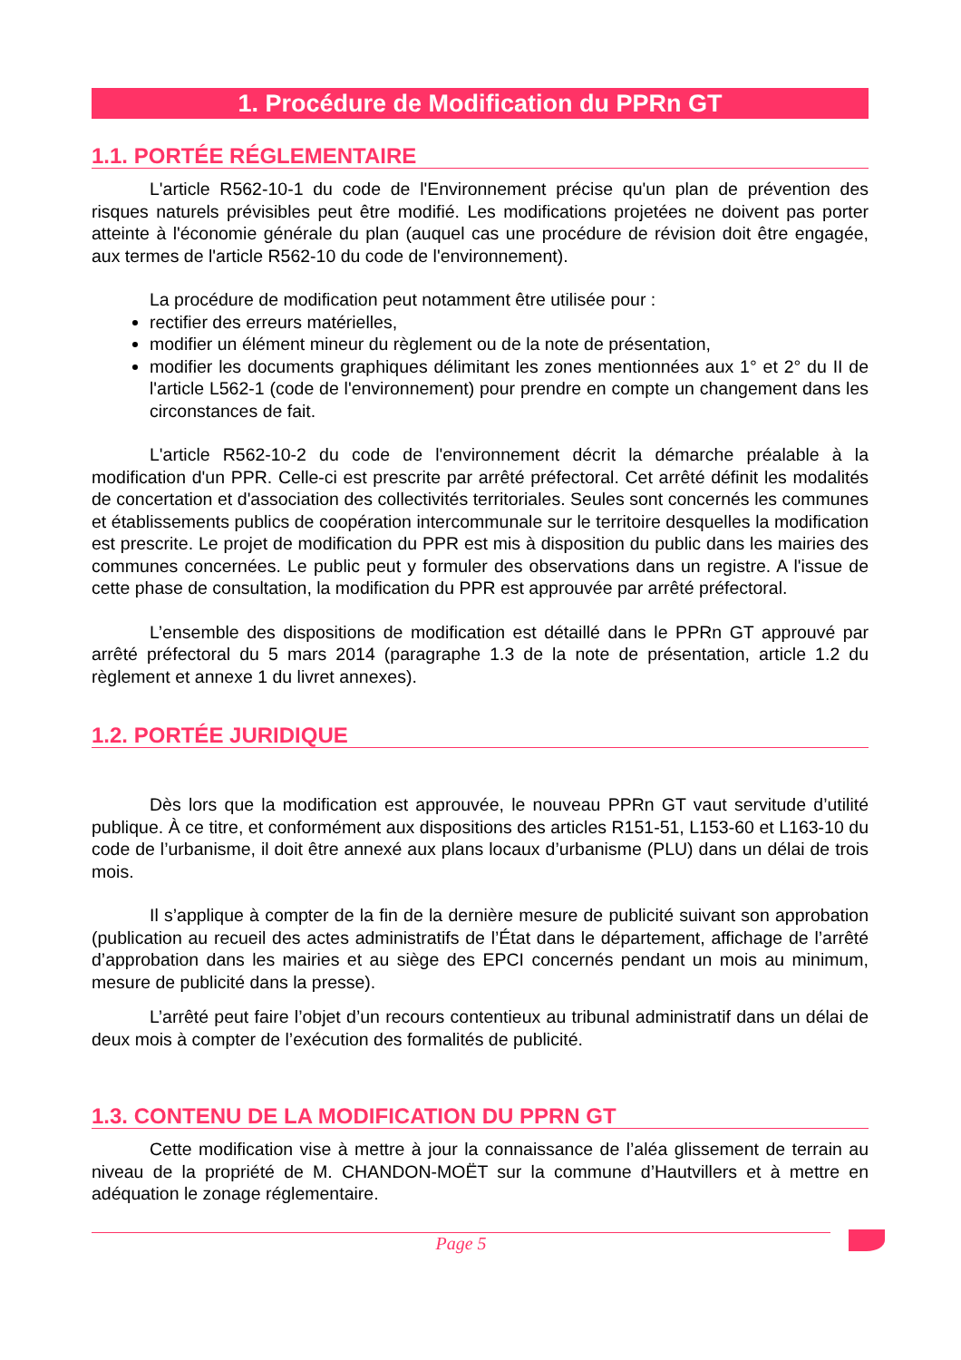1. Procédure de Modification du PPRn GT
1.1. PORTÉE RÉGLEMENTAIRE
L'article R562-10-1 du code de l'Environnement précise qu'un plan de prévention des risques naturels prévisibles peut être modifié. Les modifications projetées ne doivent pas porter atteinte à l'économie générale du plan (auquel cas une procédure de révision doit être engagée, aux termes de l'article R562-10 du code de l'environnement).
La procédure de modification peut notamment être utilisée pour :
rectifier des erreurs matérielles,
modifier un élément mineur du règlement ou de la note de présentation,
modifier les documents graphiques délimitant les zones mentionnées aux 1° et 2° du II de l'article L562-1 (code de l'environnement) pour prendre en compte un changement dans les circonstances de fait.
L'article R562-10-2 du code de l'environnement décrit la démarche préalable à la modification d'un PPR. Celle-ci est prescrite par arrêté préfectoral. Cet arrêté définit les modalités de concertation et d'association des collectivités territoriales. Seules sont concernés les communes et établissements publics de coopération intercommunale sur le territoire desquelles la modification est prescrite. Le projet de modification du PPR est mis à disposition du public dans les mairies des communes concernées. Le public peut y formuler des observations dans un registre. A l'issue de cette phase de consultation, la modification du PPR est approuvée par arrêté préfectoral.
L’ensemble des dispositions de modification est détaillé dans le PPRn GT approuvé par arrêté préfectoral du 5 mars 2014 (paragraphe 1.3 de la note de présentation, article 1.2 du règlement et annexe 1 du livret annexes).
1.2. PORTÉE JURIDIQUE
Dès lors que la modification est approuvée, le nouveau PPRn GT vaut servitude d’utilité publique. À ce titre, et conformément aux dispositions des articles R151-51, L153-60 et L163-10 du code de l’urbanisme, il doit être annexé aux plans locaux d’urbanisme (PLU) dans un délai de trois mois.
Il s’applique à compter de la fin de la dernière mesure de publicité suivant son approbation (publication au recueil des actes administratifs de l’État dans le département, affichage de l’arrêté d’approbation dans les mairies et au siège des EPCI concernés pendant un mois au minimum, mesure de publicité dans la presse).
L’arrêté peut faire l’objet d’un recours contentieux au tribunal administratif dans un délai de deux mois à compter de l’exécution des formalités de publicité.
1.3. CONTENU DE LA MODIFICATION DU PPRN GT
Cette modification vise à mettre à jour la connaissance de l’aléa glissement de terrain au niveau de la propriété de M. CHANDON-MOËT sur la commune d’Hautvillers et à mettre en adéquation le zonage réglementaire.
Page 5